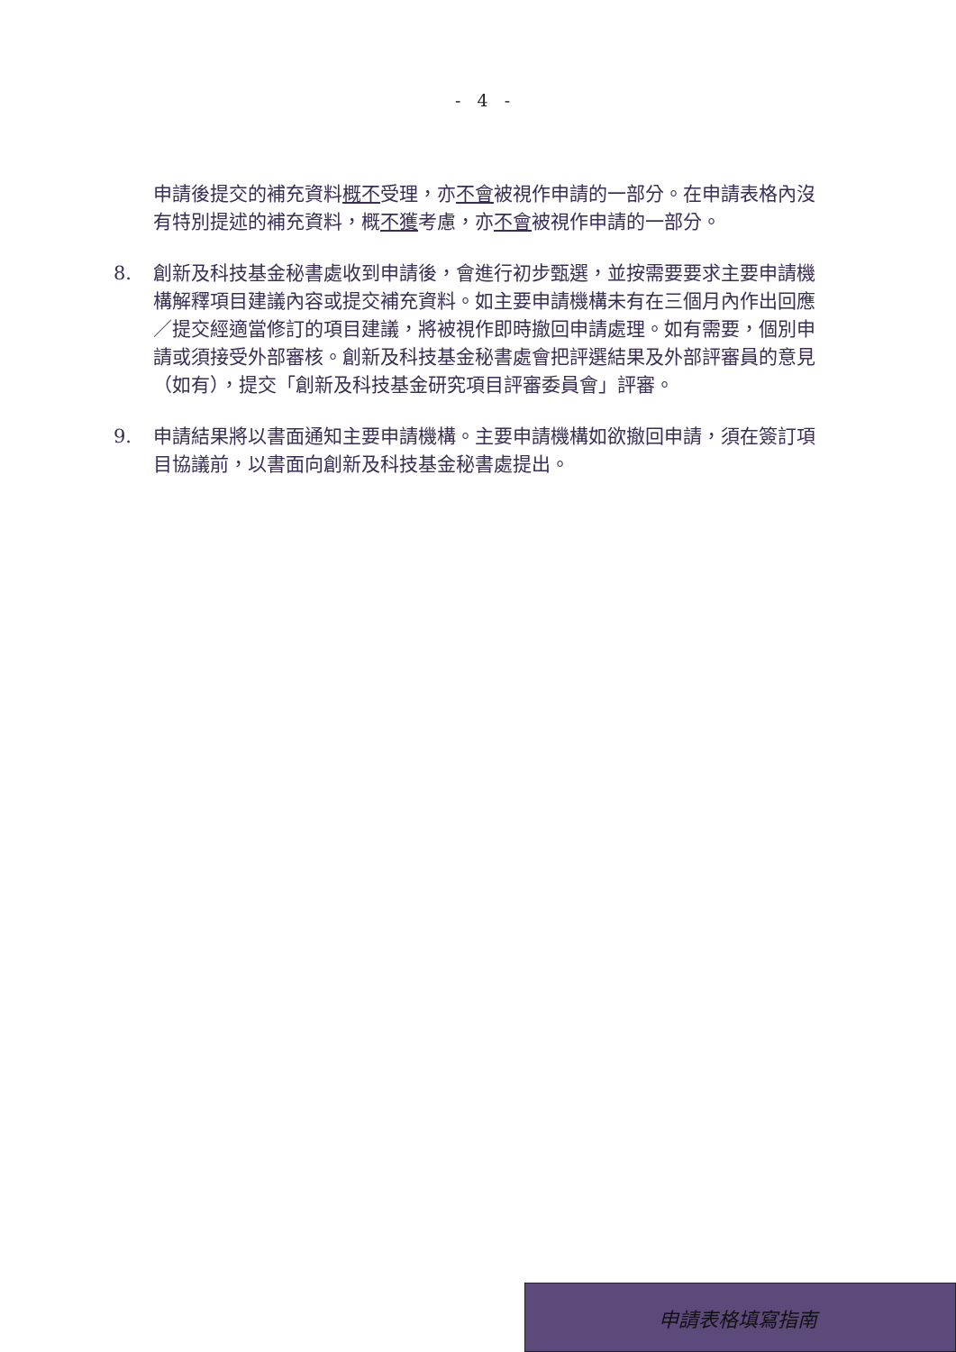- 4 -
申請後提交的補充資料概不受理，亦不會被視作申請的一部分。在申請表格內沒有特別提述的補充資料，概不獲考慮，亦不會被視作申請的一部分。
8. 創新及科技基金秘書處收到申請後，會進行初步甄選，並按需要要求主要申請機構解釋項目建議內容或提交補充資料。如主要申請機構未有在三個月內作出回應／提交經適當修訂的項目建議，將被視作即時撤回申請處理。如有需要，個別申請或須接受外部審核。創新及科技基金秘書處會把評選結果及外部評審員的意見（如有），提交「創新及科技基金研究項目評審委員會」評審。
9. 申請結果將以書面通知主要申請機構。主要申請機構如欲撤回申請，須在簽訂項目協議前，以書面向創新及科技基金秘書處提出。
申請表格填寫指南